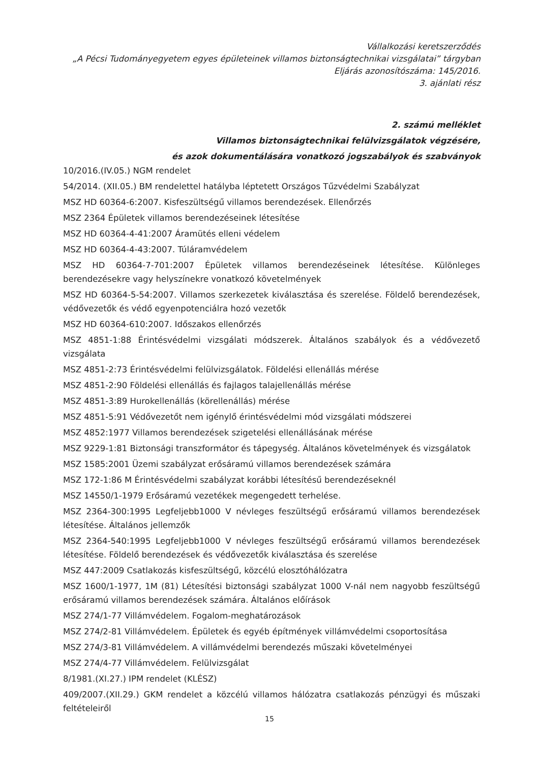Vállalkozási keretszerződés
„A Pécsi Tudományegyetem egyes épületeinek villamos biztonságtechnikai vizsgálatai” tárgyban
Eljárás azonosítószáma: 145/2016.
3. ajánlati rész
2. számú melléklet
Villamos biztonságtechnikai felülvizsgálatok végzésére,
és azok dokumentálására vonatkozó jogszabályok és szabványok
10/2016.(IV.05.) NGM rendelet
54/2014. (XII.05.) BM rendelettel hatályba léptetett Országos Tűzvédelmi Szabályzat
MSZ HD 60364-6:2007. Kisfeszültségű villamos berendezések. Ellenőrzés
MSZ 2364 Épületek villamos berendezéseinek létesítése
MSZ HD 60364-4-41:2007 Áramütés elleni védelem
MSZ HD 60364-4-43:2007. Túláramvédelem
MSZ HD 60364-7-701:2007 Épületek villamos berendezéseinek létesítése. Különleges berendezésekre vagy helyszínekre vonatkozó követelmények
MSZ HD 60364-5-54:2007. Villamos szerkezetek kiválasztása és szerelése. Földelő berendezések, védővezetők és védő egyenpotenciálra hozó vezetők
MSZ HD 60364-610:2007. Időszakos ellenőrzés
MSZ 4851-1:88 Érintésvédelmi vizsgálati módszerek. Általános szabályok és a védővezető vizsgálata
MSZ 4851-2:73 Érintésvédelmi felülvizsgálatok. Földelési ellenállás mérése
MSZ 4851-2:90 Földelési ellenállás és fajlagos talajellenállás mérése
MSZ 4851-3:89 Hurokellenállás (körellenállás) mérése
MSZ 4851-5:91 Védővezetőt nem igénylő érintésvédelmi mód vizsgálati módszerei
MSZ 4852:1977 Villamos berendezések szigetelési ellenállásának mérése
MSZ 9229-1:81 Biztonsági transzformátor és tápegység. Általános követelmények és vizsgálatok
MSZ 1585:2001 Üzemi szabályzat erősáramú villamos berendezések számára
MSZ 172-1:86 M Érintésvédelmi szabályzat korábbi létesítésű berendezéseknél
MSZ 14550/1-1979 Erősáramú vezetékek megengedett terhelése.
MSZ 2364-300:1995 Legfeljebb1000 V névleges feszültségű erősáramú villamos berendezések létesítése. Általános jellemzők
MSZ 2364-540:1995 Legfeljebb1000 V névleges feszültségű erősáramú villamos berendezések létesítése. Földelő berendezések és védővezetők kiválasztása és szerelése
MSZ 447:2009 Csatlakozás kisfeszültségű, közcélú elosztóhálózatra
MSZ 1600/1-1977, 1M (81) Létesítési biztonsági szabályzat 1000 V-nál nem nagyobb feszültségű erősáramú villamos berendezések számára. Általános előírások
MSZ 274/1-77 Villámvédelem. Fogalom-meghatározások
MSZ 274/2-81 Villámvédelem. Épületek és egyéb építmények villámvédelmi csoportosítása
MSZ 274/3-81 Villámvédelem. A villámvédelmi berendezés műszaki követelményei
MSZ 274/4-77 Villámvédelem. Felülvizsgálat
8/1981.(XI.27.) IPM rendelet (KLÉSZ)
409/2007.(XII.29.) GKM rendelet a közcélú villamos hálózatra csatlakozás pénzügyi és műszaki feltételeiről
15